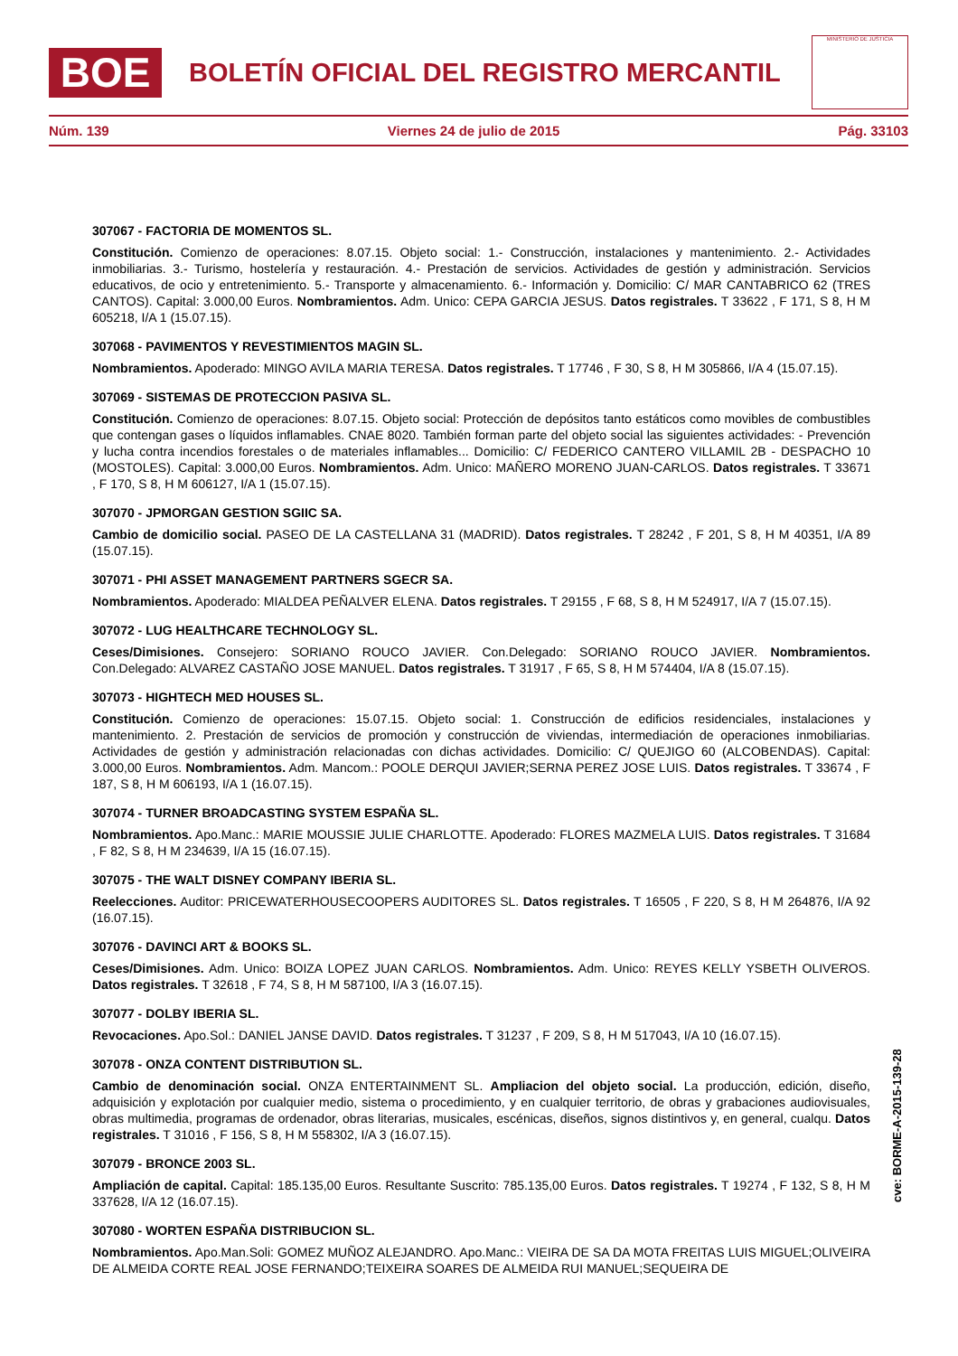BOE
BOLETÍN OFICIAL DEL REGISTRO MERCANTIL
MINISTERIO DE JUSTICIA
Núm. 139 Viernes 24 de julio de 2015 Pág. 33103
307067 - FACTORIA DE MOMENTOS SL.
Constitución. Comienzo de operaciones: 8.07.15. Objeto social: 1.- Construcción, instalaciones y mantenimiento. 2.- Actividades inmobiliarias. 3.- Turismo, hostelería y restauración. 4.- Prestación de servicios. Actividades de gestión y administración. Servicios educativos, de ocio y entretenimiento. 5.- Transporte y almacenamiento. 6.- Información y. Domicilio: C/ MAR CANTABRICO 62 (TRES CANTOS). Capital: 3.000,00 Euros. Nombramientos. Adm. Unico: CEPA GARCIA JESUS. Datos registrales. T 33622 , F 171, S 8, H M 605218, I/A 1 (15.07.15).
307068 - PAVIMENTOS Y REVESTIMIENTOS MAGIN SL.
Nombramientos. Apoderado: MINGO AVILA MARIA TERESA. Datos registrales. T 17746 , F 30, S 8, H M 305866, I/A 4 (15.07.15).
307069 - SISTEMAS DE PROTECCION PASIVA SL.
Constitución. Comienzo de operaciones: 8.07.15. Objeto social: Protección de depósitos tanto estáticos como movibles de combustibles que contengan gases o líquidos inflamables. CNAE 8020. También forman parte del objeto social las siguientes actividades: - Prevención y lucha contra incendios forestales o de materiales inflamables... Domicilio: C/ FEDERICO CANTERO VILLAMIL 2B - DESPACHO 10 (MOSTOLES). Capital: 3.000,00 Euros. Nombramientos. Adm. Unico: MAÑERO MORENO JUAN-CARLOS. Datos registrales. T 33671 , F 170, S 8, H M 606127, I/A 1 (15.07.15).
307070 - JPMORGAN GESTION SGIIC SA.
Cambio de domicilio social. PASEO DE LA CASTELLANA 31 (MADRID). Datos registrales. T 28242 , F 201, S 8, H M 40351, I/A 89 (15.07.15).
307071 - PHI ASSET MANAGEMENT PARTNERS SGECR SA.
Nombramientos. Apoderado: MIALDEA PEÑALVER ELENA. Datos registrales. T 29155 , F 68, S 8, H M 524917, I/A 7 (15.07.15).
307072 - LUG HEALTHCARE TECHNOLOGY SL.
Ceses/Dimisiones. Consejero: SORIANO ROUCO JAVIER. Con.Delegado: SORIANO ROUCO JAVIER. Nombramientos. Con.Delegado: ALVAREZ CASTAÑO JOSE MANUEL. Datos registrales. T 31917 , F 65, S 8, H M 574404, I/A 8 (15.07.15).
307073 - HIGHTECH MED HOUSES SL.
Constitución. Comienzo de operaciones: 15.07.15. Objeto social: 1. Construcción de edificios residenciales, instalaciones y mantenimiento. 2. Prestación de servicios de promoción y construcción de viviendas, intermediación de operaciones inmobiliarias. Actividades de gestión y administración relacionadas con dichas actividades. Domicilio: C/ QUEJIGO 60 (ALCOBENDAS). Capital: 3.000,00 Euros. Nombramientos. Adm. Mancom.: POOLE DERQUI JAVIER;SERNA PEREZ JOSE LUIS. Datos registrales. T 33674 , F 187, S 8, H M 606193, I/A 1 (16.07.15).
307074 - TURNER BROADCASTING SYSTEM ESPAÑA SL.
Nombramientos. Apo.Manc.: MARIE MOUSSIE JULIE CHARLOTTE. Apoderado: FLORES MAZMELA LUIS. Datos registrales. T 31684 , F 82, S 8, H M 234639, I/A 15 (16.07.15).
307075 - THE WALT DISNEY COMPANY IBERIA SL.
Reelecciones. Auditor: PRICEWATERHOUSECOOPERS AUDITORES SL. Datos registrales. T 16505 , F 220, S 8, H M 264876, I/A 92 (16.07.15).
307076 - DAVINCI ART & BOOKS SL.
Ceses/Dimisiones. Adm. Unico: BOIZA LOPEZ JUAN CARLOS. Nombramientos. Adm. Unico: REYES KELLY YSBETH OLIVEROS. Datos registrales. T 32618 , F 74, S 8, H M 587100, I/A 3 (16.07.15).
307077 - DOLBY IBERIA SL.
Revocaciones. Apo.Sol.: DANIEL JANSE DAVID. Datos registrales. T 31237 , F 209, S 8, H M 517043, I/A 10 (16.07.15).
307078 - ONZA CONTENT DISTRIBUTION SL.
Cambio de denominación social. ONZA ENTERTAINMENT SL. Ampliacion del objeto social. La producción, edición, diseño, adquisición y explotación por cualquier medio, sistema o procedimiento, y en cualquier territorio, de obras y grabaciones audiovisuales, obras multimedia, programas de ordenador, obras literarias, musicales, escénicas, diseños, signos distintivos y, en general, cualqu. Datos registrales. T 31016 , F 156, S 8, H M 558302, I/A 3 (16.07.15).
307079 - BRONCE 2003 SL.
Ampliación de capital. Capital: 185.135,00 Euros. Resultante Suscrito: 785.135,00 Euros. Datos registrales. T 19274 , F 132, S 8, H M 337628, I/A 12 (16.07.15).
307080 - WORTEN ESPAÑA DISTRIBUCION SL.
Nombramientos. Apo.Man.Soli: GOMEZ MUÑOZ ALEJANDRO. Apo.Manc.: VIEIRA DE SA DA MOTA FREITAS LUIS MIGUEL;OLIVEIRA DE ALMEIDA CORTE REAL JOSE FERNANDO;TEIXEIRA SOARES DE ALMEIDA RUI MANUEL;SEQUEIRA DE
cve: BORME-A-2015-139-28